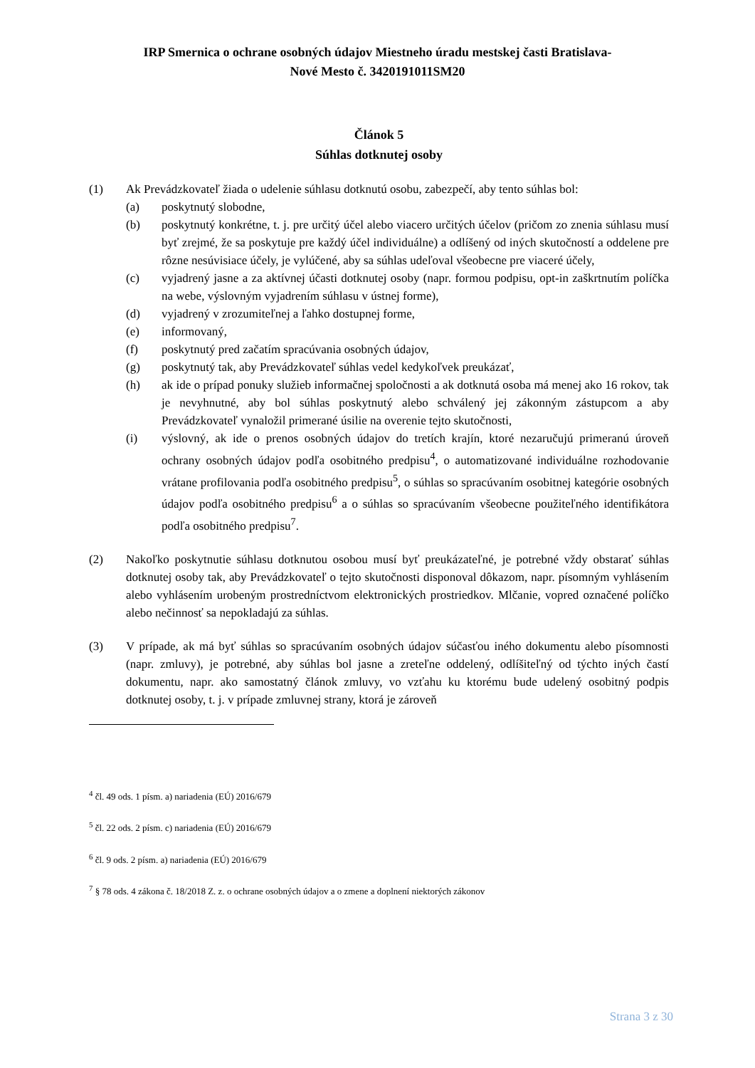IRP Smernica o ochrane osobných údajov Miestneho úradu mestskej časti Bratislava-
Nové Mesto č. 3420191011SM20
Článok 5
Súhlas dotknutej osoby
(1) Ak Prevádzkovateľ žiada o udelenie súhlasu dotknutú osobu, zabezpečí, aby tento súhlas bol:
(a) poskytnutý slobodne,
(b) poskytnutý konkrétne, t. j. pre určitý účel alebo viacero určitých účelov (pričom zo znenia súhlasu musí byť zrejmé, že sa poskytuje pre každý účel individuálne) a odlíšený od iných skutočností a oddelene pre rôzne nesúvisiace účely, je vylúčené, aby sa súhlas udeľoval všeobecne pre viaceré účely,
(c) vyjadrený jasne a za aktívnej účasti dotknutej osoby (napr. formou podpisu, opt-in zaškrtnutím políčka na webe, výslovným vyjadrením súhlasu v ústnej forme),
(d) vyjadrený v zrozumiteľnej a ľahko dostupnej forme,
(e) informovaný,
(f) poskytnutý pred začatím spracúvania osobných údajov,
(g) poskytnutý tak, aby Prevádzkovateľ súhlas vedel kedykoľvek preukázať,
(h) ak ide o prípad ponuky služieb informačnej spoločnosti a ak dotknutá osoba má menej ako 16 rokov, tak je nevyhnutné, aby bol súhlas poskytnutý alebo schválený jej zákonným zástupcom a aby Prevádzkovateľ vynaložil primerané úsilie na overenie tejto skutočnosti,
(i) výslovný, ak ide o prenos osobných údajov do tretích krajín, ktoré nezaručujú primeranú úroveň ochrany osobných údajov podľa osobitného predpisu<sup>4</sup>, o automatizované individuálne rozhodovanie vrátane profilovania podľa osobitného predpisu<sup>5</sup>, o súhlas so spracúvaním osobitnej kategórie osobných údajov podľa osobitného predpisu<sup>6</sup> a o súhlas so spracúvaním všeobecne použiteľného identifikátora podľa osobitného predpisu<sup>7</sup>.
(2) Nakoľko poskytnutie súhlasu dotknutou osobou musí byť preukázateľné, je potrebné vždy obstarať súhlas dotknutej osoby tak, aby Prevádzkovateľ o tejto skutočnosti disponoval dôkazom, napr. písomným vyhlásením alebo vyhlásením urobeným prostredníctvom elektronických prostriedkov. Mlčanie, vopred označené políčko alebo nečinnosť sa nepokladajú za súhlas.
(3) V prípade, ak má byť súhlas so spracúvaním osobných údajov súčasťou iného dokumentu alebo písomnosti (napr. zmluvy), je potrebné, aby súhlas bol jasne a zreteľne oddelený, odlíšiteľný od týchto iných častí dokumentu, napr. ako samostatný článok zmluvy, vo vzťahu ku ktorému bude udelený osobitný podpis dotknutej osoby, t. j. v prípade zmluvnej strany, ktorá je zároveň
<sup>4</sup> čl. 49 ods. 1 písm. a) nariadenia (EÚ) 2016/679
<sup>5</sup> čl. 22 ods. 2 písm. c) nariadenia (EÚ) 2016/679
<sup>6</sup> čl. 9 ods. 2 písm. a) nariadenia (EÚ) 2016/679
<sup>7</sup> § 78 ods. 4 zákona č. 18/2018 Z. z. o ochrane osobných údajov a o zmene a doplnení niektorých zákonov
Strana 3 z 30